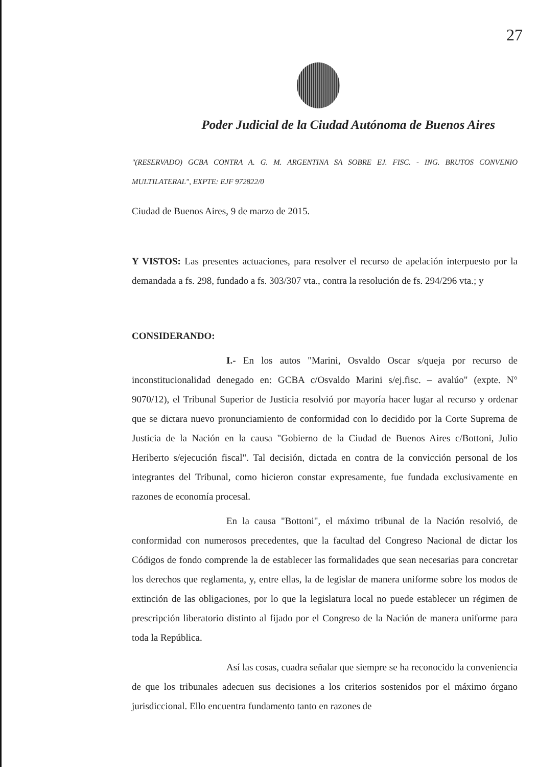27
Poder Judicial de la Ciudad Autónoma de Buenos Aires
"(RESERVADO) GCBA CONTRA A. G. M. ARGENTINA SA SOBRE EJ. FISC. - ING. BRUTOS CONVENIO MULTILATERAL", EXPTE: EJF 972822/0
Ciudad de Buenos Aires, 9 de marzo de 2015.
Y VISTOS: Las presentes actuaciones, para resolver el recurso de apelación interpuesto por la demandada a fs. 298, fundado a fs. 303/307 vta., contra la resolución de fs. 294/296 vta.; y
CONSIDERANDO:
I.- En los autos "Marini, Osvaldo Oscar s/queja por recurso de inconstitucionalidad denegado en: GCBA c/Osvaldo Marini s/ej.fisc. – avalúo" (expte. N° 9070/12), el Tribunal Superior de Justicia resolvió por mayoría hacer lugar al recurso y ordenar que se dictara nuevo pronunciamiento de conformidad con lo decidido por la Corte Suprema de Justicia de la Nación en la causa "Gobierno de la Ciudad de Buenos Aires c/Bottoni, Julio Heriberto s/ejecución fiscal". Tal decisión, dictada en contra de la convicción personal de los integrantes del Tribunal, como hicieron constar expresamente, fue fundada exclusivamente en razones de economía procesal.
En la causa "Bottoni", el máximo tribunal de la Nación resolvió, de conformidad con numerosos precedentes, que la facultad del Congreso Nacional de dictar los Códigos de fondo comprende la de establecer las formalidades que sean necesarias para concretar los derechos que reglamenta, y, entre ellas, la de legislar de manera uniforme sobre los modos de extinción de las obligaciones, por lo que la legislatura local no puede establecer un régimen de prescripción liberatorio distinto al fijado por el Congreso de la Nación de manera uniforme para toda la República.
Así las cosas, cuadra señalar que siempre se ha reconocido la conveniencia de que los tribunales adecuen sus decisiones a los criterios sostenidos por el máximo órgano jurisdiccional. Ello encuentra fundamento tanto en razones de